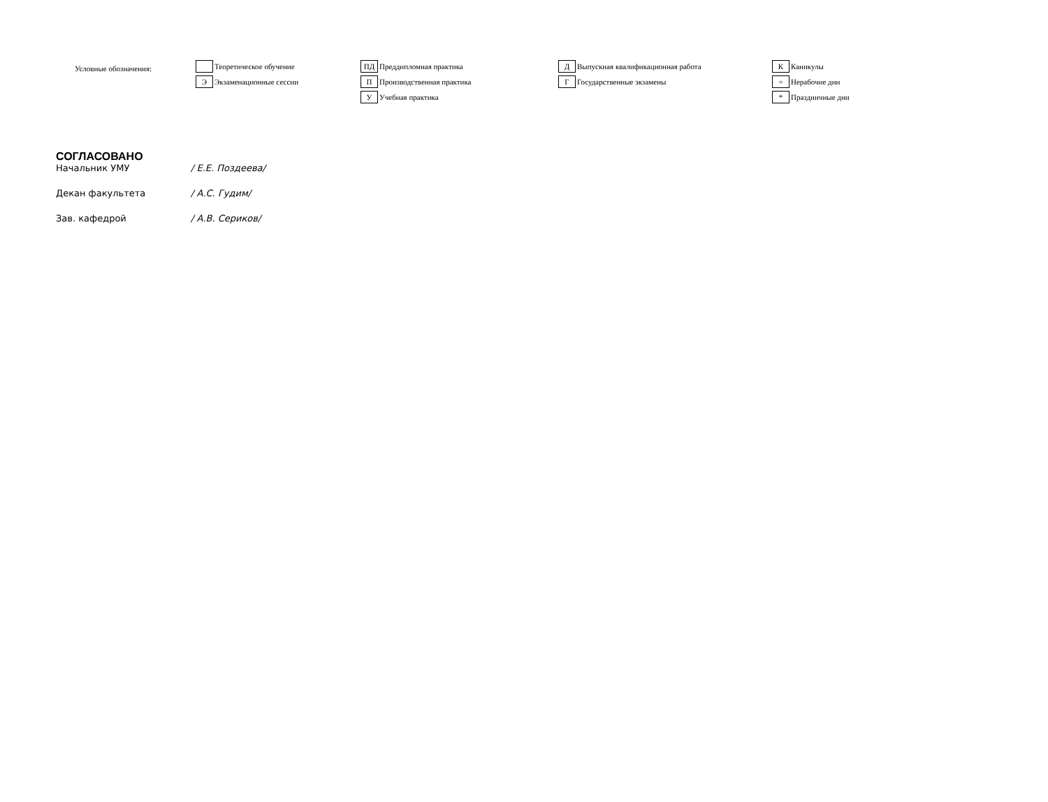Условные обозначения:
Теоретическое обучение
Э Экзаменационные сессии
ПД Преддипломная практика
П Производственная практика
У Учебная практика
Д Выпускная квалификационная работа
Г Государственные экзамены
К Каникулы
= Нерабочие дни
* Праздничные дни
СОГЛАСОВАНО
Начальник УМУ / Е.Е. Поздеева/
Декан факультета / А.С. Гудим/
Зав. кафедрой / А.В. Сериков/